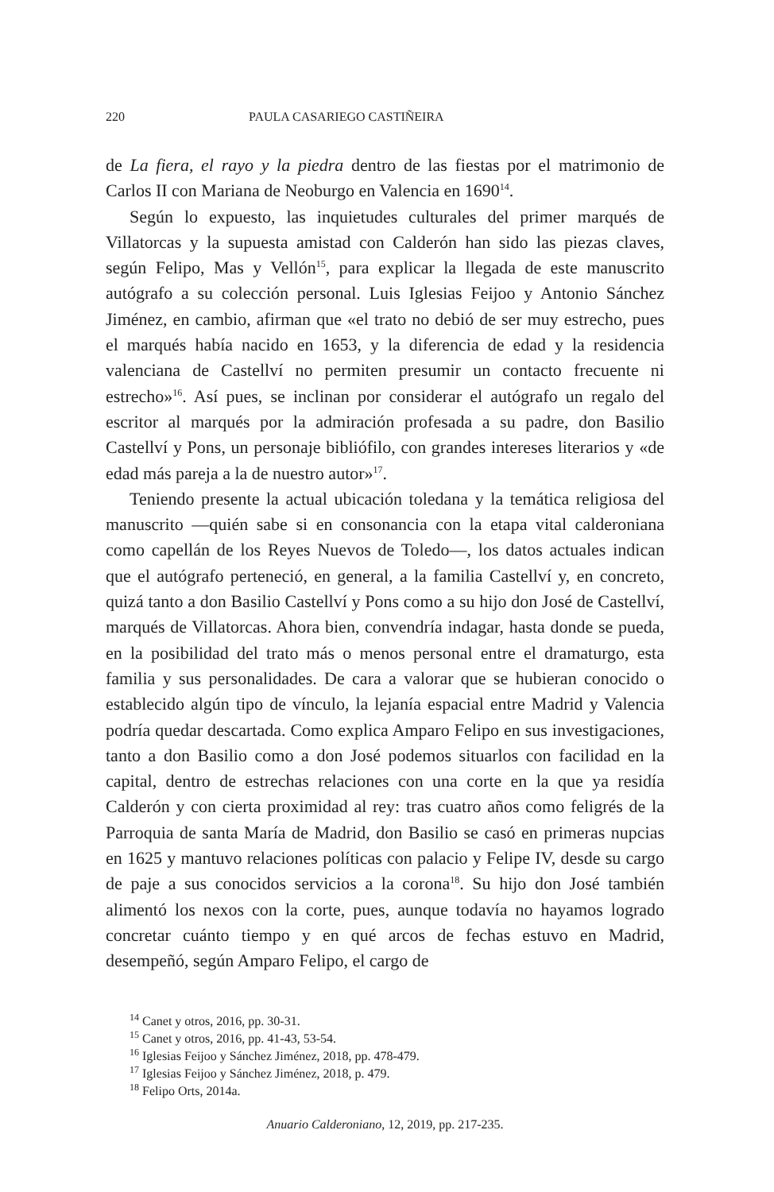220 PAULA CASARIEGO CASTIÑEIRA
de La fiera, el rayo y la piedra dentro de las fiestas por el matrimonio de Carlos II con Mariana de Neoburgo en Valencia en 1690<sup>14</sup>.
Según lo expuesto, las inquietudes culturales del primer marqués de Villatorcas y la supuesta amistad con Calderón han sido las piezas claves, según Felipo, Mas y Vellón<sup>15</sup>, para explicar la llegada de este manuscrito autógrafo a su colección personal. Luis Iglesias Feijoo y Antonio Sánchez Jiménez, en cambio, afirman que «el trato no debió de ser muy estrecho, pues el marqués había nacido en 1653, y la diferencia de edad y la residencia valenciana de Castellví no permiten presumir un contacto frecuente ni estrecho»<sup>16</sup>. Así pues, se inclinan por considerar el autógrafo un regalo del escritor al marqués por la admiración profesada a su padre, don Basilio Castellví y Pons, un personaje bibliófilo, con grandes intereses literarios y «de edad más pareja a la de nuestro autor»<sup>17</sup>.
Teniendo presente la actual ubicación toledana y la temática religiosa del manuscrito —quién sabe si en consonancia con la etapa vital calderoniana como capellán de los Reyes Nuevos de Toledo—, los datos actuales indican que el autógrafo perteneció, en general, a la familia Castellví y, en concreto, quizá tanto a don Basilio Castellví y Pons como a su hijo don José de Castellví, marqués de Villatorcas. Ahora bien, convendría indagar, hasta donde se pueda, en la posibilidad del trato más o menos personal entre el dramaturgo, esta familia y sus personalidades. De cara a valorar que se hubieran conocido o establecido algún tipo de vínculo, la lejanía espacial entre Madrid y Valencia podría quedar descartada. Como explica Amparo Felipo en sus investigaciones, tanto a don Basilio como a don José podemos situarlos con facilidad en la capital, dentro de estrechas relaciones con una corte en la que ya residía Calderón y con cierta proximidad al rey: tras cuatro años como feligrés de la Parroquia de santa María de Madrid, don Basilio se casó en primeras nupcias en 1625 y mantuvo relaciones políticas con palacio y Felipe IV, desde su cargo de paje a sus conocidos servicios a la corona<sup>18</sup>. Su hijo don José también alimentó los nexos con la corte, pues, aunque todavía no hayamos logrado concretar cuánto tiempo y en qué arcos de fechas estuvo en Madrid, desempeñó, según Amparo Felipo, el cargo de
<sup>14</sup> Canet y otros, 2016, pp. 30-31.
<sup>15</sup> Canet y otros, 2016, pp. 41-43, 53-54.
<sup>16</sup> Iglesias Feijoo y Sánchez Jiménez, 2018, pp. 478-479.
<sup>17</sup> Iglesias Feijoo y Sánchez Jiménez, 2018, p. 479.
<sup>18</sup> Felipo Orts, 2014a.
Anuario Calderoniano, 12, 2019, pp. 217-235.